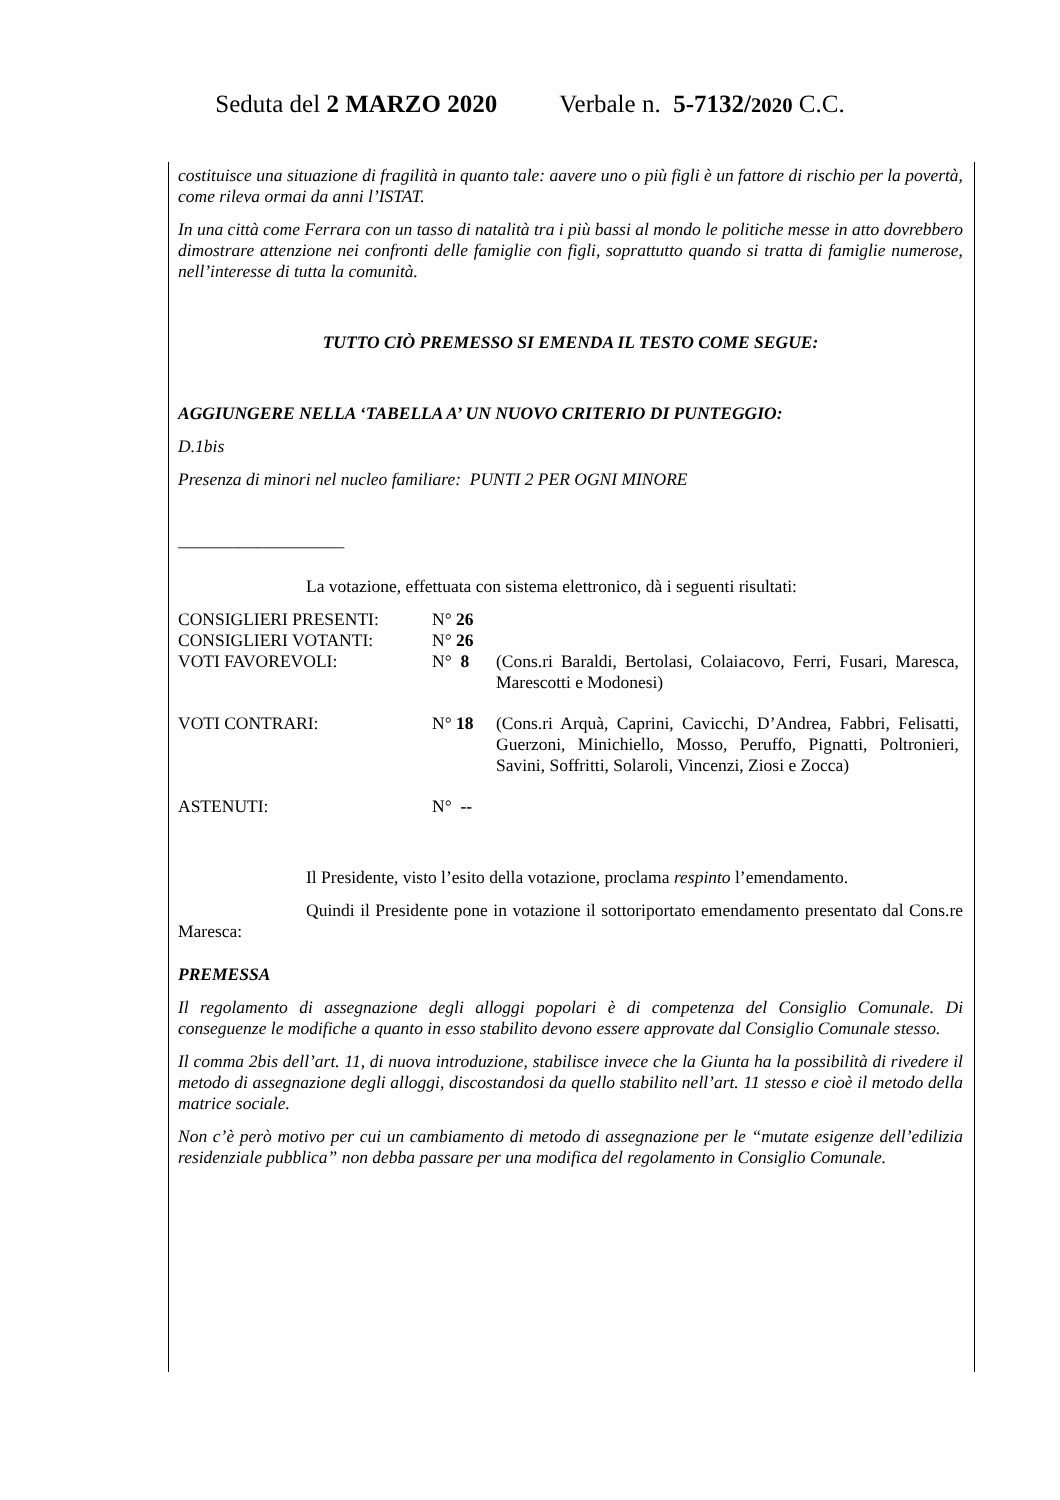Seduta del 2 MARZO 2020 Verbale n. 5-7132/2020 C.C.
costituisce una situazione di fragilità in quanto tale: aavere uno o più figli è un fattore di rischio per la povertà, come rileva ormai da anni l’ISTAT.
In una città come Ferrara con un tasso di natalità tra i più bassi al mondo le politiche messe in atto dovrebbero dimostrare attenzione nei confronti delle famiglie con figli, soprattutto quando si tratta di famiglie numerose, nell’interesse di tutta la comunità.
TUTTO CIÒ PREMESSO SI EMENDA IL TESTO COME SEGUE:
AGGIUNGERE NELLA ‘TABELLA A’ UN NUOVO CRITERIO DI PUNTEGGIO:
D.1bis
Presenza di minori nel nucleo familiare: PUNTI 2 PER OGNI MINORE
___________________
La votazione, effettuata con sistema elettronico, dà i seguenti risultati:
| CONSIGLIERI PRESENTI: | N° 26 | |
| CONSIGLIERI VOTANTI: | N° 26 | |
| VOTI FAVOREVOLI: | N° 8 | (Cons.ri Baraldi, Bertolasi, Colaiacovo, Ferri, Fusari, Maresca, Marescotti e Modonesi) |
| VOTI CONTRARI: | N° 18 | (Cons.ri Arquà, Caprini, Cavicchi, D’Andrea, Fabbri, Felisatti, Guerzoni, Minichiello, Mosso, Peruffo, Pignatti, Poltronieri, Savini, Soffritti, Solaroli, Vincenzi, Ziosi e Zocca) |
| ASTENUTI: | N° -- | |
Il Presidente, visto l’esito della votazione, proclama respinto l’emendamento.
Quindi il Presidente pone in votazione il sottoriportato emendamento presentato dal Cons.re Maresca:
PREMESSA
Il regolamento di assegnazione degli alloggi popolari è di competenza del Consiglio Comunale. Di conseguenze le modifiche a quanto in esso stabilito devono essere approvate dal Consiglio Comunale stesso.
Il comma 2bis dell’art. 11, di nuova introduzione, stabilisce invece che la Giunta ha la possibilità di rivedere il metodo di assegnazione degli alloggi, discostandosi da quello stabilito nell’art. 11 stesso e cioè il metodo della matrice sociale.
Non c’è però motivo per cui un cambiamento di metodo di assegnazione per le “mutate esigenze dell’edilizia residenziale pubblica” non debba passare per una modifica del regolamento in Consiglio Comunale.